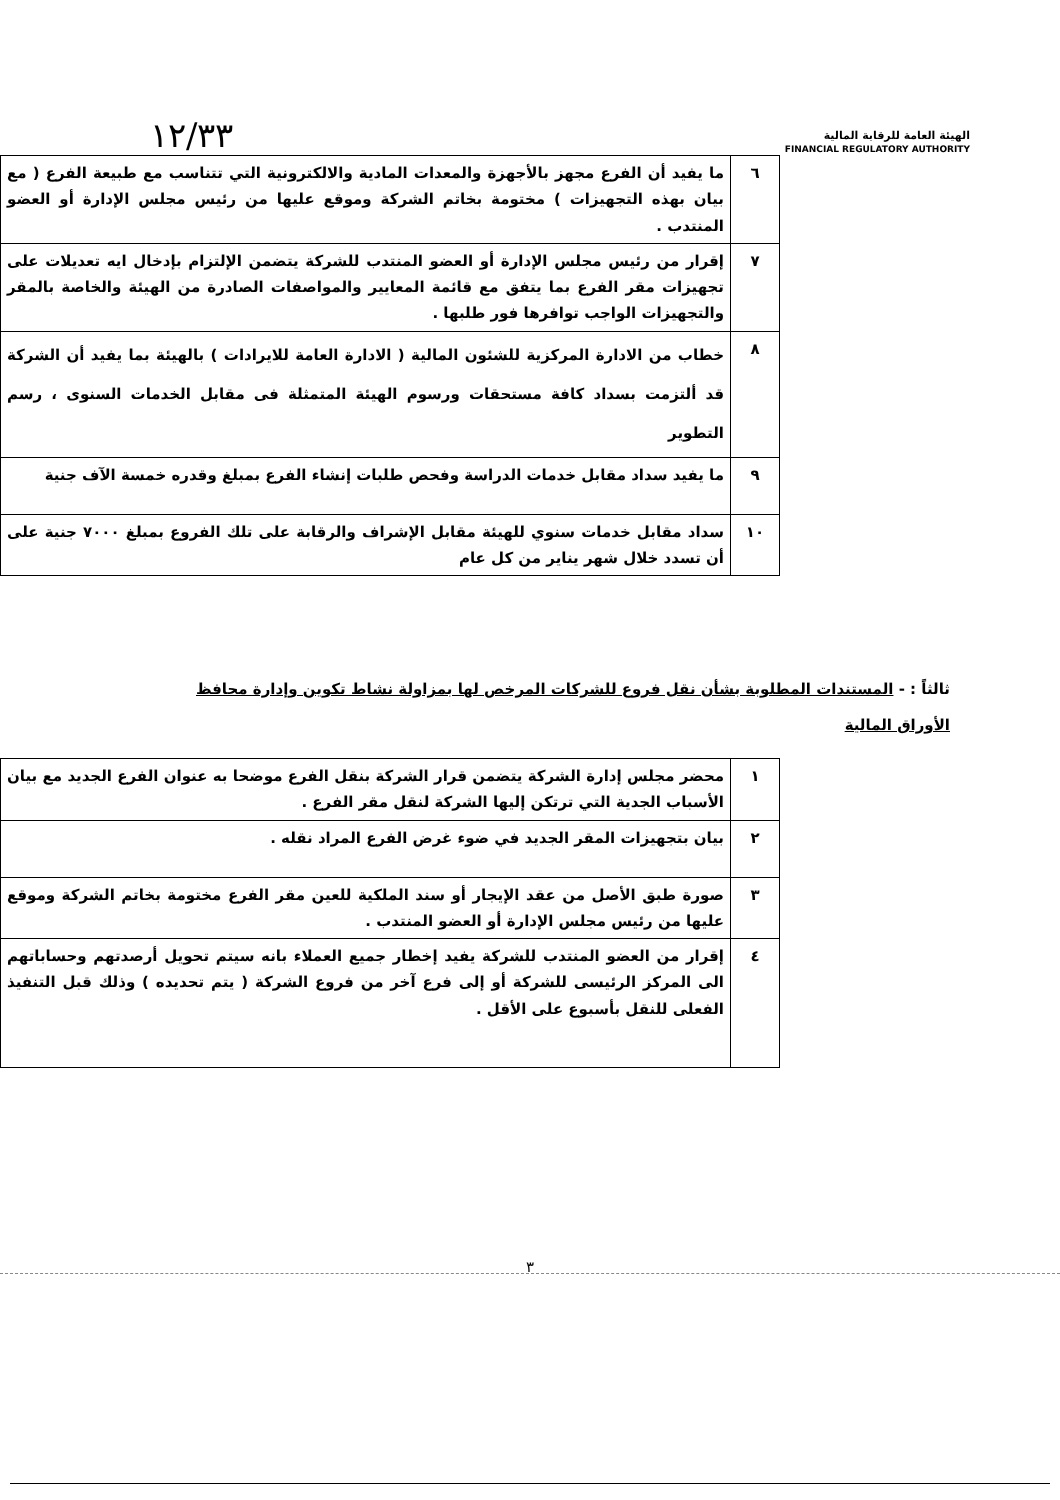١٢/٣٣
الهيئة العامة للرقابة المالية
FINANCIAL REGULATORY AUTHORITY
| ٦ | ما يفيد أن الفرع مجهز بالأجهزة والمعدات المادية والالكترونية التي تتناسب مع طبيعة الفرع ( مع بيان بهذه التجهيزات ) مختومة بخاتم الشركة وموقع عليها من رئيس مجلس الإدارة أو العضو المنتدب . |
| ٧ | إقرار من رئيس مجلس الإدارة أو العضو المنتدب للشركة يتضمن الإلتزام بإدخال ايه تعديلات على تجهيزات مقر الفرع بما يتفق مع قائمة المعايير والمواصفات الصادرة من الهيئة والخاصة بالمقر والتجهيزات الواجب توافرها فور طلبها . |
| ٨ | خطاب من الادارة المركزية للشئون المالية ( الادارة العامة للايرادات ) بالهيئة بما يفيد أن الشركة قد ألتزمت بسداد كافة مستحقات ورسوم الهيئة المتمثلة فى مقابل الخدمات السنوى ، رسم التطوير |
| ٩ | ما يفيد سداد مقابل خدمات الدراسة وفحص طلبات إنشاء الفرع بمبلغ وقدره خمسة الآف جنية |
| ١٠ | سداد مقابل خدمات سنوي للهيئة مقابل الإشراف والرقابة على تلك الفروع بمبلغ ٧٠٠٠ جنية على أن تسدد خلال شهر يناير من كل عام |
ثالثاً : - المستندات المطلوبة بشأن نقل فروع للشركات المرخص لها بمزاولة نشاط تكوين وإدارة محافظ الأوراق المالية
| ١ | محضر مجلس إدارة الشركة يتضمن قرار الشركة بنقل الفرع موضحا به عنوان الفرع الجديد مع بيان الأسباب الجدية التي ترتكن إليها الشركة لنقل مقر الفرع . |
| ٢ | بيان بتجهيزات المقر الجديد في ضوء غرض الفرع المراد نقله . |
| ٣ | صورة طبق الأصل من عقد الإيجار أو سند الملكية للعين مقر الفرع مختومة بخاتم الشركة وموقع عليها من رئيس مجلس الإدارة أو العضو المنتدب . |
| ٤ | إقرار من العضو المنتدب للشركة يفيد إخطار جميع العملاء بانه سيتم تحويل أرصدتهم وحساباتهم الى المركز الرئيسى للشركة أو إلى فرع آخر من فروع الشركة ( يتم تحديده ) وذلك قبل التنفيذ الفعلى للنقل بأسبوع على الأقل . |
٣